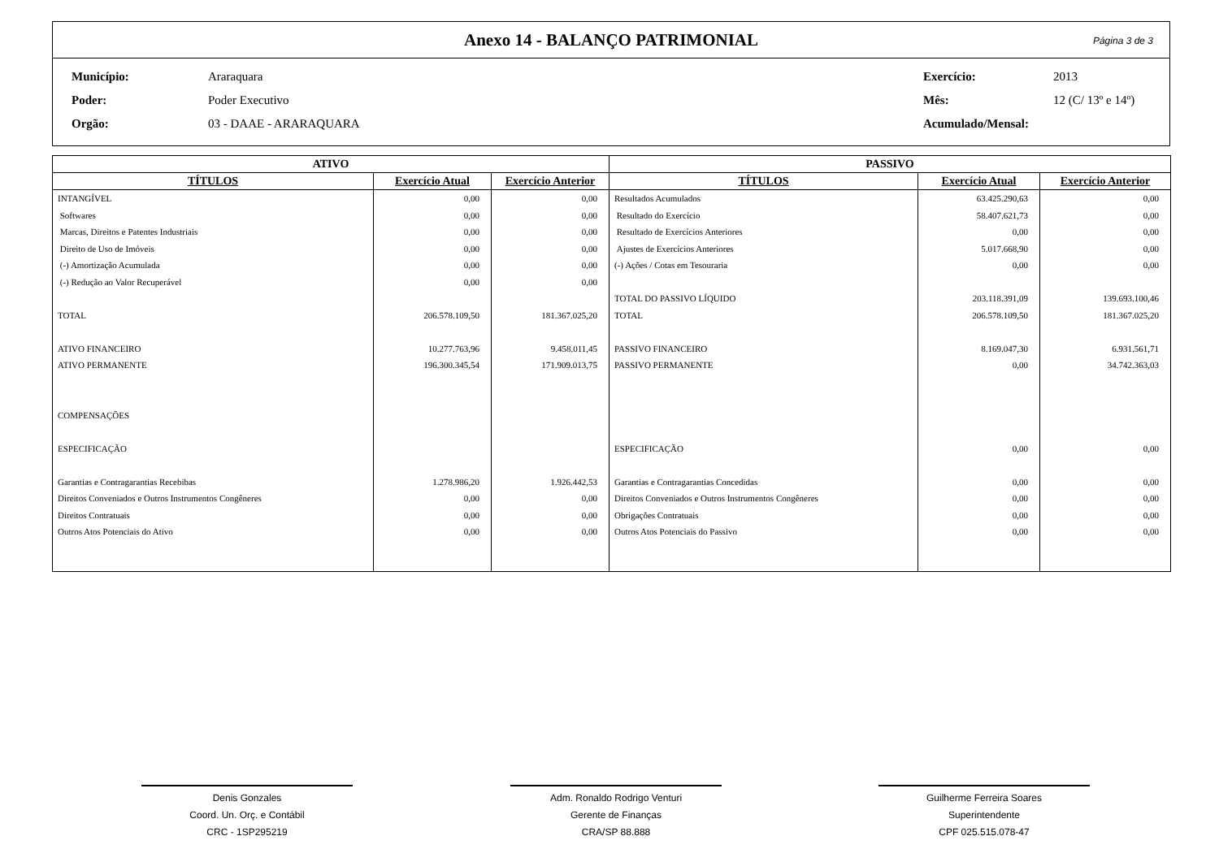Anexo 14 - BALANÇO PATRIMONIAL Página 3 de 3
Município: Araraquara Exercício: 2013 Poder: Poder Executivo Mês: 12 (C/ 13º e 14º) Orgão: 03 - DAAE - ARARAQUARA Acumulado/Mensal:
| ATIVO | | | PASSIVO | | |
| --- | --- | --- | --- | --- | --- |
| TÍTULOS | Exercício Atual | Exercício Anterior | TÍTULOS | Exercício Atual | Exercício Anterior |
| INTANGÍVEL | 0,00 | 0,00 | Resultados Acumulados | 63.425.290,63 | 0,00 |
| Softwares | 0,00 | 0,00 | Resultado do Exercício | 58.407.621,73 | 0,00 |
| Marcas, Direitos e Patentes Industriais | 0,00 | 0,00 | Resultado de Exercícios Anteriores | 0,00 | 0,00 |
| Direito de Uso de Imóveis | 0,00 | 0,00 | Ajustes de Exercícios Anteriores | 5.017.668,90 | 0,00 |
| (-) Amortização Acumulada | 0,00 | 0,00 | (-) Ações / Cotas em Tesouraria | 0,00 | 0,00 |
| (-) Redução ao Valor Recuperável | 0,00 | 0,00 | | | |
| | | | TOTAL DO PASSIVO LÍQUIDO | 203.118.391,09 | 139.693.100,46 |
| TOTAL | 206.578.109,50 | 181.367.025,20 | TOTAL | 206.578.109,50 | 181.367.025,20 |
| ATIVO FINANCEIRO | 10.277.763,96 | 9.458.011,45 | PASSIVO FINANCEIRO | 8.169.047,30 | 6.931.561,71 |
| ATIVO PERMANENTE | 196.300.345,54 | 171.909.013,75 | PASSIVO PERMANENTE | 0,00 | 34.742.363,03 |
| COMPENSAÇÕES | | | | | |
| ESPECIFICAÇÃO | | | ESPECIFICAÇÃO | 0,00 | 0,00 |
| Garantias e Contragarantias Recebibas | 1.278.986,20 | 1.926.442,53 | Garantias e Contragarantias Concedidas | 0,00 | 0,00 |
| Direitos Conveniados e Outros Instrumentos Congêneres | 0,00 | 0,00 | Direitos Conveniados e Outros Instrumentos Congêneres | 0,00 | 0,00 |
| Direitos Contratuais | 0,00 | 0,00 | Obrigações Contratuais | 0,00 | 0,00 |
| Outros Atos Potenciais do Ativo | 0,00 | 0,00 | Outros Atos Potenciais do Passivo | 0,00 | 0,00 |
Denis Gonzales
Coord. Un. Orç. e Contábil
CRC - 1SP295219
Adm. Ronaldo Rodrigo Venturi
Gerente de Finanças
CRA/SP 88.888
Guilherme Ferreira Soares
Superintendente
CPF 025.515.078-47